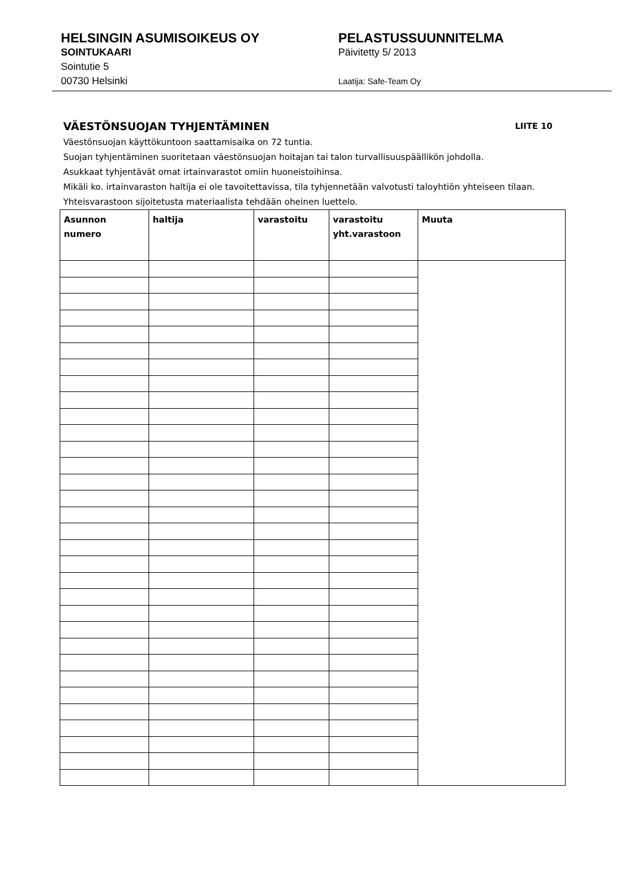HELSINGIN ASUMISOIKEUS OY
SOINTUKAARI
Sointutie 5
00730 Helsinki
PELASTUSSUUNNITELMA
Päivitetty 5/ 2013
Laatija: Safe-Team Oy
VÄESTÖNSUOJAN TYHJENTÄMINEN LIITE 10
Väestönsuojan käyttökuntoon saattamisaika on 72 tuntia.
Suojan tyhjentäminen suoritetaan väestönsuojan hoitajan tai talon turvallisuuspäällikön johdolla.
Asukkaat tyhjentävät omat irtainvarastot omiin huoneistoihinsa.
Mikäli ko. irtainvaraston haltija ei ole tavoitettavissa, tila tyhjennetään valvotusti taloyhtiön yhteiseen tilaan. Yhteisvarastoon sijoitetusta materiaalista tehdään oheinen luettelo.
| Asunnon numero | haltija | varastoitu | varastoitu yht.varastoon | Muuta |
| --- | --- | --- | --- | --- |